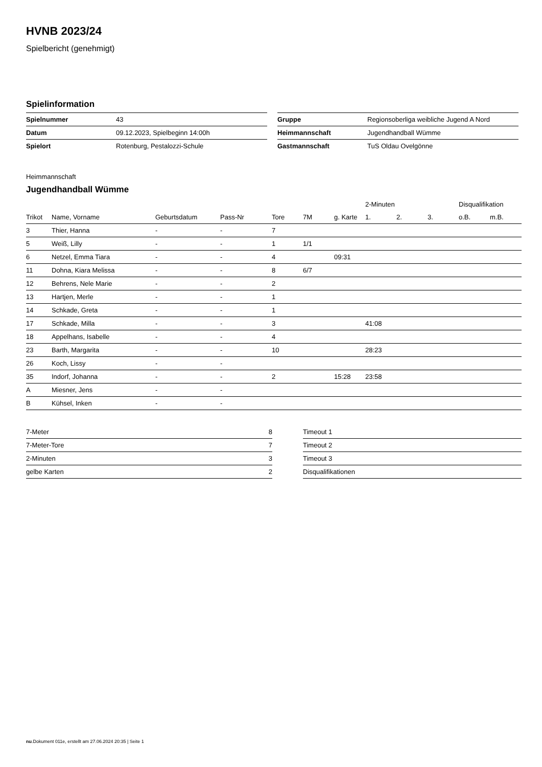HVNB 2023/24
Spielbericht (genehmigt)
Spielinformation
| Spielnummer | 43 |
| Datum | 09.12.2023, Spielbeginn 14:00h |
| Spielort | Rotenburg, Pestalozzi-Schule |
| Gruppe | Regionsoberliga weibliche Jugend A Nord |
| Heimmannschaft | Jugendhandball Wümme |
| Gastmannschaft | TuS Oldau Ovelgönne |
Heimmannschaft
Jugendhandball Wümme
| | | | | | | | 2-Minuten | | | Disqualifikation | |
| --- | --- | --- | --- | --- | --- | --- | --- | --- | --- | --- | --- |
| Trikot | Name, Vorname | Geburtsdatum | Pass-Nr | Tore | 7M | g. Karte | 1. | 2. | 3. | o.B. | m.B. |
| 3 | Thier, Hanna | - | - | 7 | | | | | | | |
| 5 | Weiß, Lilly | - | - | 1 | 1/1 | | | | | | |
| 6 | Netzel, Emma Tiara | - | - | 4 | | 09:31 | | | | | |
| 11 | Dohna, Kiara Melissa | - | - | 8 | 6/7 | | | | | | |
| 12 | Behrens, Nele Marie | - | - | 2 | | | | | | | |
| 13 | Hartjen, Merle | - | - | 1 | | | | | | | |
| 14 | Schkade, Greta | - | - | 1 | | | | | | | |
| 17 | Schkade, Milla | - | - | 3 | | | 41:08 | | | | |
| 18 | Appelhans, Isabelle | - | - | 4 | | | | | | | |
| 23 | Barth, Margarita | - | - | 10 | | | 28:23 | | | | |
| 26 | Koch, Lissy | - | - | | | | | | | | |
| 35 | Indorf, Johanna | - | - | 2 | | 15:28 | 23:58 | | | | |
| A | Miesner, Jens | - | - | | | | | | | | |
| B | Kühsel, Inken | - | - | | | | | | | | |
| 7-Meter | 8 |
| 7-Meter-Tore | 7 |
| 2-Minuten | 3 |
| gelbe Karten | 2 |
| Timeout 1 |
| Timeout 2 |
| Timeout 3 |
| Disqualifikationen |
nu.Dokument 011e, erstellt am 27.06.2024 20:35 | Seite 1